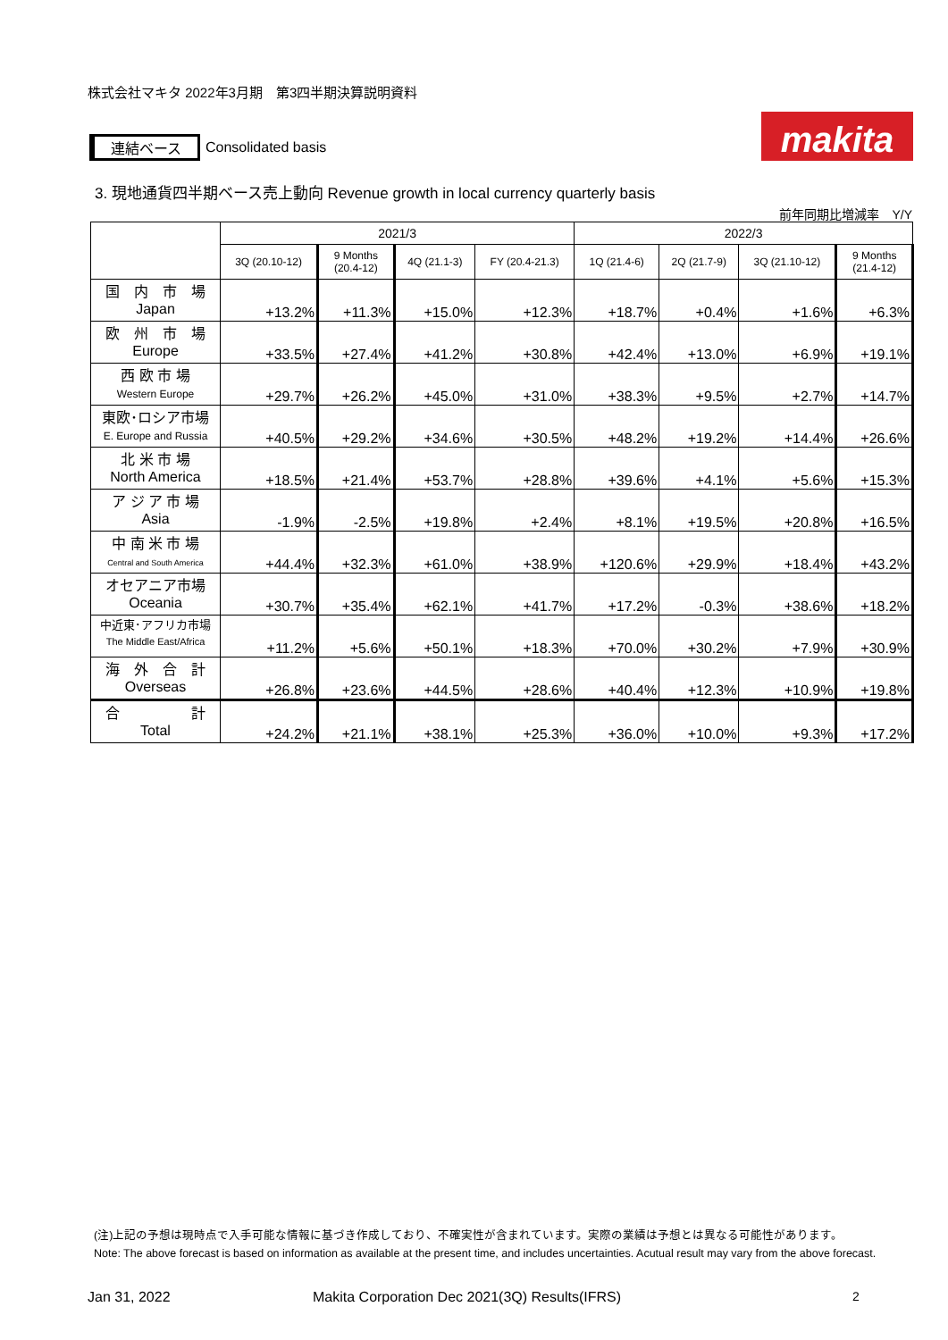株式会社マキタ 2022年3月期　第3四半期決算説明資料
連結ベース Consolidated basis makita
3. 現地通貨四半期ベース売上動向 Revenue growth in local currency quarterly basis
前年同期比増減率　Y/Y
| | 2021/3 | | | | 2022/3 | | | |
| --- | --- | --- | --- | --- | --- | --- | --- | --- |
| | 3Q (20.10-12) | 9 Months (20.4-12) | 4Q (21.1-3) | FY (20.4-21.3) | 1Q (21.4-6) | 2Q (21.7-9) | 3Q (21.10-12) | 9 Months (21.4-12) |
| 国 内 市 場 Japan | +13.2% | +11.3% | +15.0% | +12.3% | +18.7% | +0.4% | +1.6% | +6.3% |
| 欧 州 市 場 Europe | +33.5% | +27.4% | +41.2% | +30.8% | +42.4% | +13.0% | +6.9% | +19.1% |
| 西 欧 市 場 Western Europe | +29.7% | +26.2% | +45.0% | +31.0% | +38.3% | +9.5% | +2.7% | +14.7% |
| 東欧･ロシア市場 E. Europe and Russia | +40.5% | +29.2% | +34.6% | +30.5% | +48.2% | +19.2% | +14.4% | +26.6% |
| 北 米 市 場 North America | +18.5% | +21.4% | +53.7% | +28.8% | +39.6% | +4.1% | +5.6% | +15.3% |
| ア ジ ア 市 場 Asia | -1.9% | -2.5% | +19.8% | +2.4% | +8.1% | +19.5% | +20.8% | +16.5% |
| 中 南 米 市 場 Central and South America | +44.4% | +32.3% | +61.0% | +38.9% | +120.6% | +29.9% | +18.4% | +43.2% |
| オセアニア市場 Oceania | +30.7% | +35.4% | +62.1% | +41.7% | +17.2% | -0.3% | +38.6% | +18.2% |
| 中近東･アフリカ市場 The Middle East/Africa | +11.2% | +5.6% | +50.1% | +18.3% | +70.0% | +30.2% | +7.9% | +30.9% |
| 海 外 合 計 Overseas | +26.8% | +23.6% | +44.5% | +28.6% | +40.4% | +12.3% | +10.9% | +19.8% |
| 合 計 Total | +24.2% | +21.1% | +38.1% | +25.3% | +36.0% | +10.0% | +9.3% | +17.2% |
(注)上記の予想は現時点で入手可能な情報に基づき作成しており、不確実性が含まれています。実際の業績は予想とは異なる可能性があります。
Note: The above forecast is based on information as available at the present time, and includes uncertainties. Acutual result may vary from the above forecast.
Jan 31, 2022
Makita Corporation Dec 2021(3Q) Results(IFRS)
2